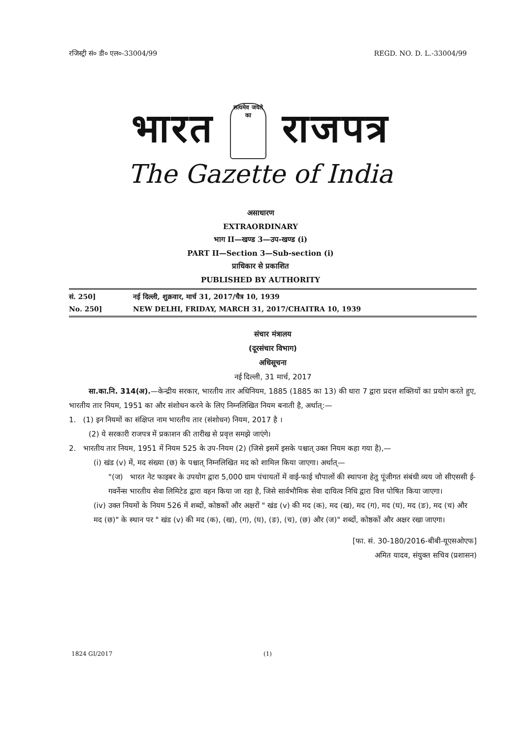रजिस्ट्री सं० डी० एल०-33004/99 REGD. NO. D. L.-33004/99
भारत सत्यमेव जयते
का राजपत्र
The Gazette of India
असाधारण
EXTRAORDINARY
भाग II—खण्ड 3—उप-खण्ड (i)
PART II—Section 3—Sub-section (i)
प्राधिकार से प्रकाशित
PUBLISHED BY AUTHORITY
सं. 250] नई दिल्ली, शुक्रवार, मार्च 31, 2017/चैत्र 10, 1939
No. 250] NEW DELHI, FRIDAY, MARCH 31, 2017/CHAITRA 10, 1939
संचार मंत्रालय
(दूरसंचार विभाग)
अधिसूचना
नई दिल्ली, 31 मार्च, 2017
सा.का.नि. 314(अ).—केन्द्रीय सरकार, भारतीय तार अधिनियम, 1885 (1885 का 13) की धारा 7 द्वारा प्रदत्त शक्तियों का प्रयोग करते हुए, भारतीय तार नियम, 1951 का और संशोधन करने के लिए निम्नलिखित नियम बनाती है, अर्थात्:—
1. (1) इन नियमों का संक्षिप्त नाम भारतीय तार (संशोधन) नियम, 2017 है ।
(2) ये सरकारी राजपत्र में प्रकाशन की तारीख से प्रवृत्त समझे जाएंगे।
2. भारतीय तार नियम, 1951 में नियम 525 के उप-नियम (2) (जिसे इसमें इसके पश्चात् उक्त नियम कहा गया है),—
(i) खंड (v) में, मद संख्या (छ) के पश्चात् निम्नलिखित मद को शामिल किया जाएगा। अर्थात्—
"(ज) भारत नेट फाइबर के उपयोग द्वारा 5,000 ग्राम पंचायतों में वाई-फाई चौपालों की स्थापना हेतु पूंजीगत संबंधी व्यय जो सीएससी ई-गवर्नेन्स भारतीय सेवा लिमिटेड द्वारा वहन किया जा रहा है, जिसे सार्वभौमिक सेवा दायित्व निधि द्वारा वित्त पोषित किया जाएगा।
(iv) उक्त नियमों के नियम 526 में शब्दों, कोष्ठकों और अक्षरों " खंड (v) की मद (क), मद (ख), मद (ग), मद (घ), मद (ङ), मद (च) और मद (छ)" के स्थान पर " खंड (v) की मद (क), (ख), (ग), (घ), (ङ), (च), (छ) और (ज)" शब्दों, कोष्ठकों और अक्षर रखा जाएगा।
[फा. सं. 30-180/2016-बीबी-यूएसओएफ]
अमित यादव, संयुक्त सचिव (प्रशासन)
1824 GI/2017 (1)